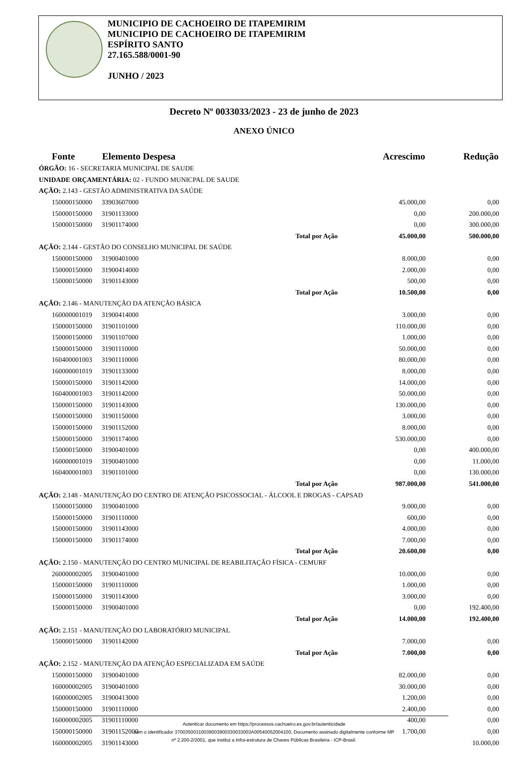MUNICIPIO DE CACHOEIRO DE ITAPEMIRIM
MUNICIPIO DE CACHOEIRO DE ITAPEMIRIM
ESPÍRITO SANTO
27.165.588/0001-90
JUNHO / 2023
Decreto Nº 0033033/2023 - 23 de junho de 2023
ANEXO ÚNICO
| Fonte | Elemento Despesa | | Acrescimo | Redução |
| --- | --- | --- | --- | --- |
| ÓRGÃO: 16 - SECRETARIA MUNICIPAL DE SAUDE | | | | |
| UNIDADE ORÇAMENTÁRIA: 02 - FUNDO MUNICPAL DE SAUDE | | | | |
| AÇÃO: 2.143 - GESTÃO ADMINISTRATIVA DA SAÚDE | | | | |
| 150000150000 | 33903607000 | | 45.000,00 | 0,00 |
| 150000150000 | 31901133000 | | 0,00 | 200.000,00 |
| 150000150000 | 31901174000 | | 0,00 | 300.000,00 |
| | | Total por Ação | 45.000,00 | 500.000,00 |
| AÇÃO: 2.144 - GESTÃO DO CONSELHO MUNICIPAL DE SAÚDE | | | | |
| 150000150000 | 31900401000 | | 8.000,00 | 0,00 |
| 150000150000 | 31900414000 | | 2.000,00 | 0,00 |
| 150000150000 | 31901143000 | | 500,00 | 0,00 |
| | | Total por Ação | 10.500,00 | 0,00 |
| AÇÃO: 2.146 - MANUTENÇÃO DA ATENÇÃO BÁSICA | | | | |
| 160000001019 | 31900414000 | | 3.000,00 | 0,00 |
| 150000150000 | 31901101000 | | 110.000,00 | 0,00 |
| 150000150000 | 31901107000 | | 1.000,00 | 0,00 |
| 150000150000 | 31901110000 | | 50.000,00 | 0,00 |
| 160400001003 | 31901110000 | | 80.000,00 | 0,00 |
| 160000001019 | 31901133000 | | 8.000,00 | 0,00 |
| 150000150000 | 31901142000 | | 14.000,00 | 0,00 |
| 160400001003 | 31901142000 | | 50.000,00 | 0,00 |
| 150000150000 | 31901143000 | | 130.000,00 | 0,00 |
| 150000150000 | 31901150000 | | 3.000,00 | 0,00 |
| 150000150000 | 31901152000 | | 8.000,00 | 0,00 |
| 150000150000 | 31901174000 | | 530.000,00 | 0,00 |
| 150000150000 | 31900401000 | | 0,00 | 400.000,00 |
| 160000001019 | 31900401000 | | 0,00 | 11.000,00 |
| 160400001003 | 31901101000 | | 0,00 | 130.000,00 |
| | | Total por Ação | 987.000,00 | 541.000,00 |
| AÇÃO: 2.148 - MANUTENÇÃO DO CENTRO DE ATENÇÃO PSICOSSOCIAL - ÁLCOOL E DROGAS - CAPSAD | | | | |
| 150000150000 | 31900401000 | | 9.000,00 | 0,00 |
| 150000150000 | 31901110000 | | 600,00 | 0,00 |
| 150000150000 | 31901143000 | | 4.000,00 | 0,00 |
| 150000150000 | 31901174000 | | 7.000,00 | 0,00 |
| | | Total por Ação | 20.600,00 | 0,00 |
| AÇÃO: 2.150 - MANUTENÇÃO DO CENTRO MUNICIPAL DE REABILITAÇÃO FÍSICA - CEMURF | | | | |
| 260000002005 | 31900401000 | | 10.000,00 | 0,00 |
| 150000150000 | 31901110000 | | 1.000,00 | 0,00 |
| 150000150000 | 31901143000 | | 3.000,00 | 0,00 |
| 150000150000 | 31900401000 | | 0,00 | 192.400,00 |
| | | Total por Ação | 14.000,00 | 192.400,00 |
| AÇÃO: 2.151 - MANUTENÇÃO DO LABORATÓRIO MUNICIPAL | | | | |
| 150000150000 | 31901142000 | | 7.000,00 | 0,00 |
| | | Total por Ação | 7.000,00 | 0,00 |
| AÇÃO: 2.152 - MANUTENÇÃO DA ATENÇÃO ESPECIALIZADA EM SAÚDE | | | | |
| 150000150000 | 31900401000 | | 82.000,00 | 0,00 |
| 160000002005 | 31900401000 | | 30.000,00 | 0,00 |
| 160000002005 | 31900413000 | | 1.200,00 | 0,00 |
| 150000150000 | 31901110000 | | 2.400,00 | 0,00 |
| 160000002005 | 31901110000 | | 400,00 | 0,00 |
| 150000150000 | 31901152000 | | 1.700,00 | 0,00 |
| 160000002005 | 31901143000 | | | 10.000,00 |
Autenticar documento em https://processos.cachoeiro.es.gov.br/autenticidade
com o identificador 37003500310039003900330033003A00540052004100, Documento assinado digitalmente conforme MP
nº 2.200-2/2001, que institui a Infra-estrutura de Chaves Públicas Brasileira - ICP-Brasil.